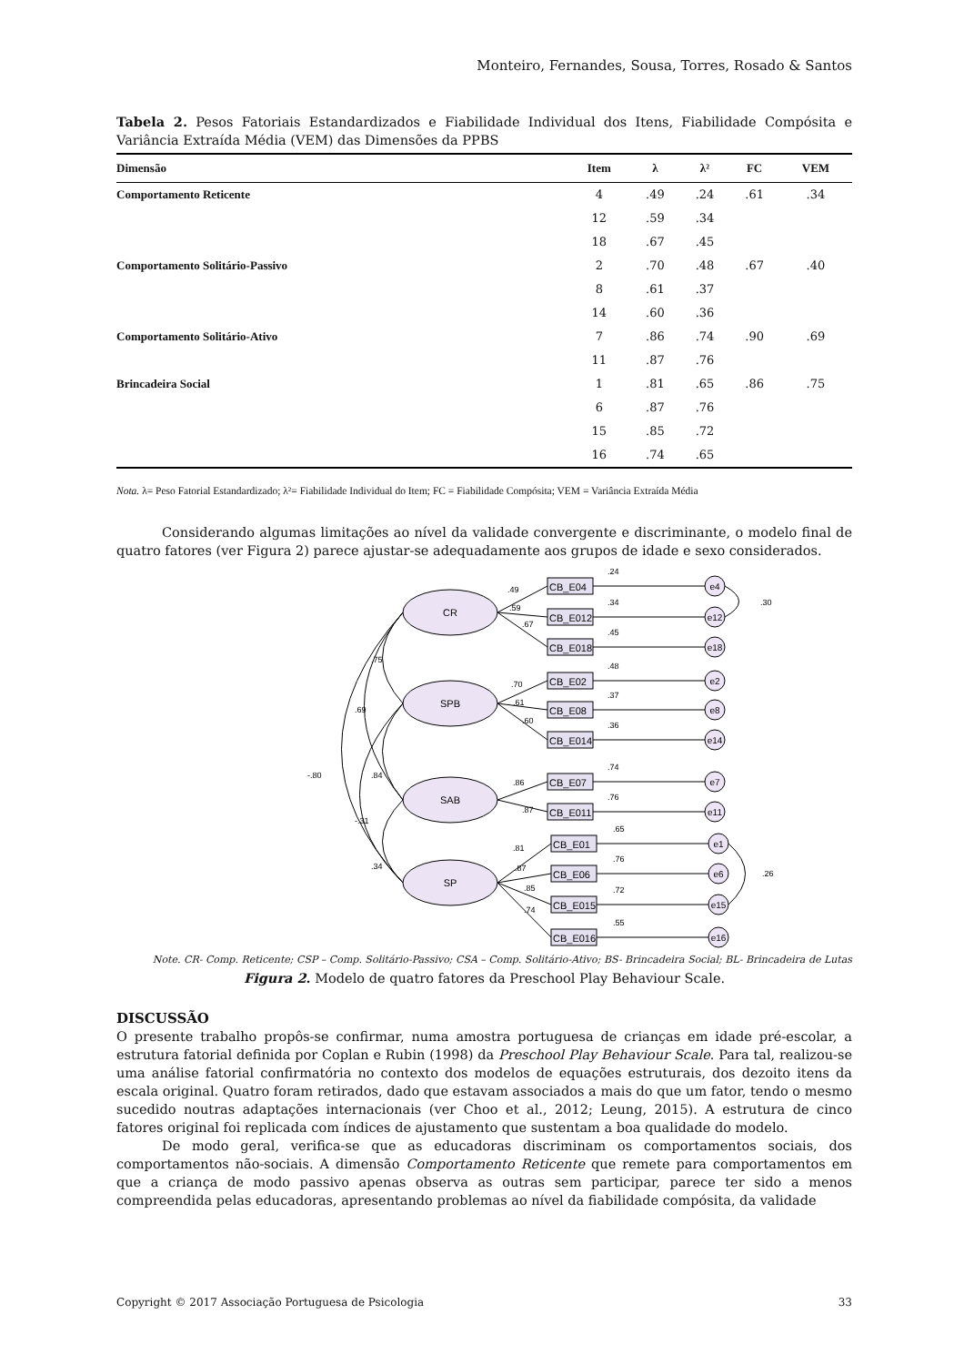Monteiro, Fernandes, Sousa, Torres, Rosado & Santos
Tabela 2. Pesos Fatoriais Estandardizados e Fiabilidade Individual dos Itens, Fiabilidade Compósita e Variância Extraída Média (VEM) das Dimensões da PPBS
| Dimensão | Item | λ | λ² | FC | VEM |
| --- | --- | --- | --- | --- | --- |
| Comportamento Reticente | 4 | .49 | .24 | .61 | .34 |
| | 12 | .59 | .34 | | |
| | 18 | .67 | .45 | | |
| Comportamento Solitário-Passivo | 2 | .70 | .48 | .67 | .40 |
| | 8 | .61 | .37 | | |
| | 14 | .60 | .36 | | |
| Comportamento Solitário-Ativo | 7 | .86 | .74 | .90 | .69 |
| | 11 | .87 | .76 | | |
| Brincadeira Social | 1 | .81 | .65 | .86 | .75 |
| | 6 | .87 | .76 | | |
| | 15 | .85 | .72 | | |
| | 16 | .74 | .65 | | |
Nota. λ= Peso Fatorial Estandardizado; λ²= Fiabilidade Individual do Item; FC = Fiabilidade Compósita; VEM = Variância Extraída Média
Considerando algumas limitações ao nível da validade convergente e discriminante, o modelo final de quatro fatores (ver Figura 2) parece ajustar-se adequadamente aos grupos de idade e sexo considerados.
CR
SPB
SAB
SP
CB_E04
CB_E012
CB_E018
CB_E02
CB_E08
CB_E014
CB_E07
CB_E011
CB_E01
CB_E06
CB_E015
CB_E016
e4
e12
e18
e2
e8
e14
e7
e11
e1
e6
e15
e16
.24
.34
.45
.48
.37
.36
.74
.76
.65
.76
.72
.55
.49
.59
.67
.70
.61
.60
.86
.87
.81
.87
.85
.74
.75
.69
-.80
.84
-.31
.34
.30
.26
Note. CR- Comp. Reticente; CSP – Comp. Solitário-Passivo; CSA – Comp. Solitário-Ativo; BS- Brincadeira Social; BL- Brincadeira de Lutas
Figura 2. Modelo de quatro fatores da Preschool Play Behaviour Scale.
DISCUSSÃO
O presente trabalho propôs-se confirmar, numa amostra portuguesa de crianças em idade pré-escolar, a estrutura fatorial definida por Coplan e Rubin (1998) da Preschool Play Behaviour Scale. Para tal, realizou-se uma análise fatorial confirmatória no contexto dos modelos de equações estruturais, dos dezoito itens da escala original. Quatro foram retirados, dado que estavam associados a mais do que um fator, tendo o mesmo sucedido noutras adaptações internacionais (ver Choo et al., 2012; Leung, 2015). A estrutura de cinco fatores original foi replicada com índices de ajustamento que sustentam a boa qualidade do modelo.
De modo geral, verifica-se que as educadoras discriminam os comportamentos sociais, dos comportamentos não-sociais. A dimensão Comportamento Reticente que remete para comportamentos em que a criança de modo passivo apenas observa as outras sem participar, parece ter sido a menos compreendida pelas educadoras, apresentando problemas ao nível da fiabilidade compósita, da validade
Copyright © 2017 Associação Portuguesa de Psicologia 33